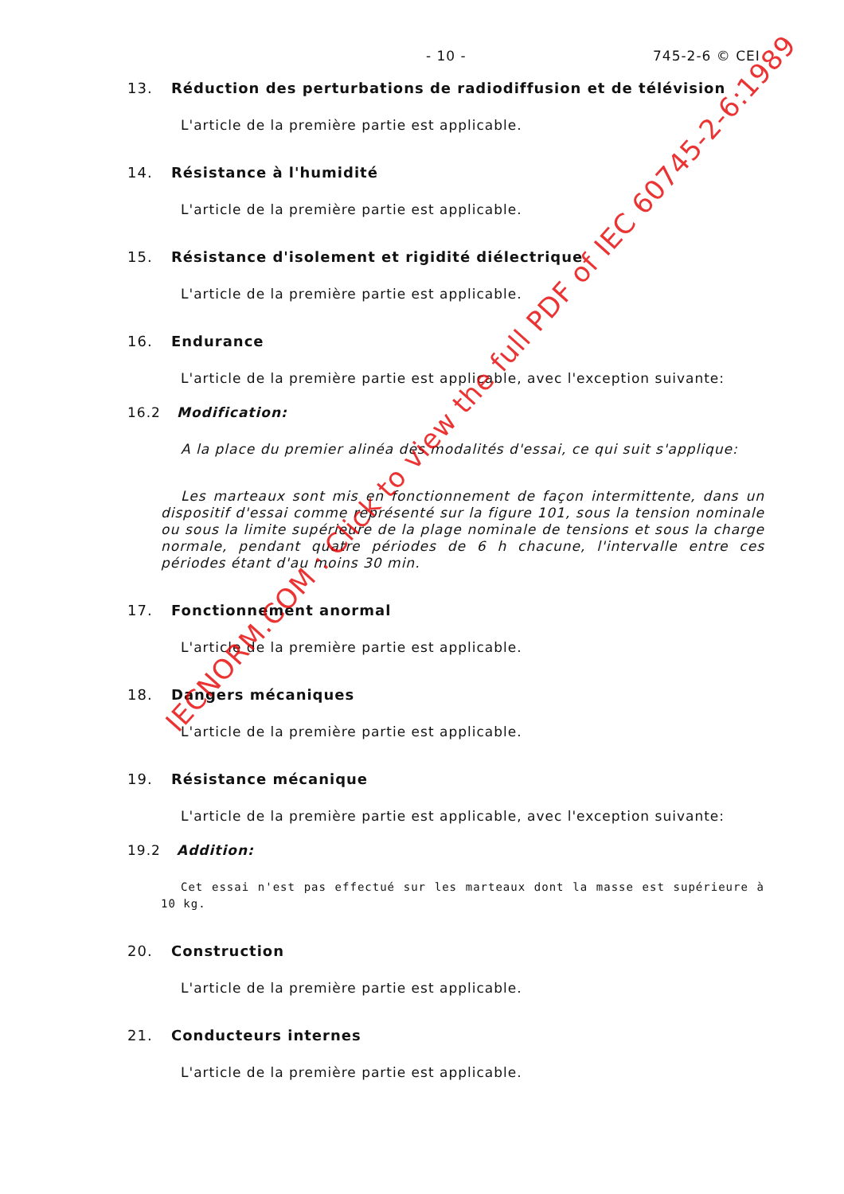- 10 - 745-2-6 © CEI
13. Réduction des perturbations de radiodiffusion et de télévision
L'article de la première partie est applicable.
14. Résistance à l'humidité
L'article de la première partie est applicable.
15. Résistance d'isolement et rigidité diélectrique
L'article de la première partie est applicable.
16. Endurance
L'article de la première partie est applicable, avec l'exception suivante:
16.2 Modification:
A la place du premier alinéa des modalités d'essai, ce qui suit s'applique:
Les marteaux sont mis en fonctionnement de façon intermittente, dans un dispositif d'essai comme représenté sur la figure 101, sous la tension nominale ou sous la limite supérieure de la plage nominale de tensions et sous la charge normale, pendant quatre périodes de 6 h chacune, l'intervalle entre ces périodes étant d'au moins 30 min.
17. Fonctionnement anormal
L'article de la première partie est applicable.
18. Dangers mécaniques
L'article de la première partie est applicable.
19. Résistance mécanique
L'article de la première partie est applicable, avec l'exception suivante:
19.2 Addition:
Cet essai n'est pas effectué sur les marteaux dont la masse est supérieure à 10 kg.
20. Construction
L'article de la première partie est applicable.
21. Conducteurs internes
L'article de la première partie est applicable.
IECNORM.COM : Click to view the full PDF of IEC 60745-2-6:1989